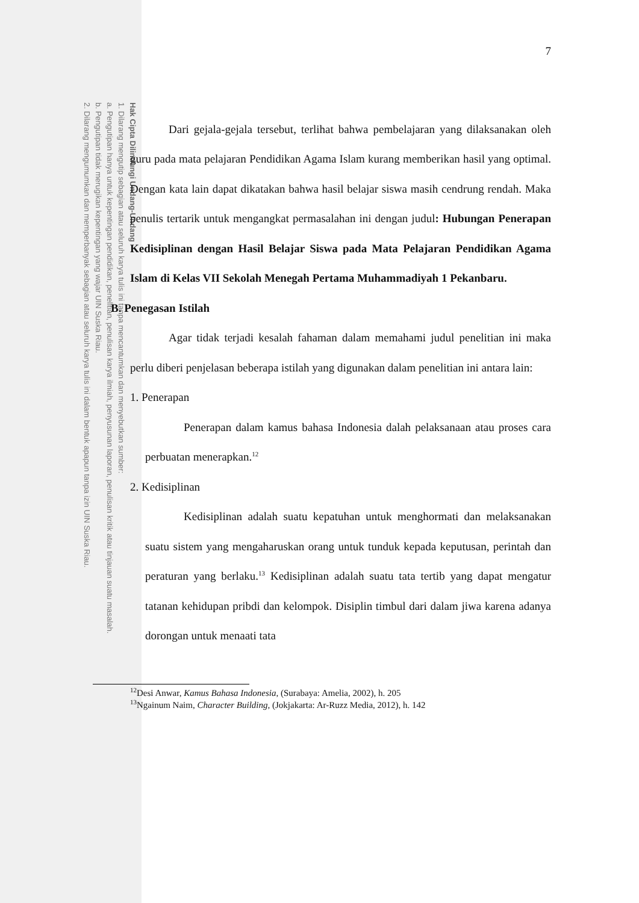Hak Cipta Dilindungi Undang-Undang
1. Dilarang mengutip sebagian atau seluruh karya tulis ini tanpa mencantumkan dan menyebutkan sumber:
a. Pengutipan hanya untuk kepentingan pendidikan, penelitian, penulisan karya ilmiah, penyusunan laporan, penulisan kritik atau tinjauan suatu masalah.
b. Pengutipan tidak merugikan kepentingan yang wajar UIN Suska Riau.
2. Dilarang mengumumkan dan memperbanyak sebagian atau seluruh karya tulis ini dalam bentuk apapun tanpa izin UIN Suska Riau.
7
Dari gejala-gejala tersebut, terlihat bahwa pembelajaran yang dilaksanakan oleh guru pada mata pelajaran Pendidikan Agama Islam kurang memberikan hasil yang optimal. Dengan kata lain dapat dikatakan bahwa hasil belajar siswa masih cendrung rendah. Maka penulis tertarik untuk mengangkat permasalahan ini dengan judul: Hubungan Penerapan Kedisiplinan dengan Hasil Belajar Siswa pada Mata Pelajaran Pendidikan Agama Islam di Kelas VII Sekolah Menegah Pertama Muhammadiyah 1 Pekanbaru.
B. Penegasan Istilah
Agar tidak terjadi kesalah fahaman dalam memahami judul penelitian ini maka perlu diberi penjelasan beberapa istilah yang digunakan dalam penelitian ini antara lain:
1. Penerapan
Penerapan dalam kamus bahasa Indonesia dalah pelaksanaan atau proses cara perbuatan menerapkan.<sup>12</sup>
2. Kedisiplinan
Kedisiplinan adalah suatu kepatuhan untuk menghormati dan melaksanakan suatu sistem yang mengaharuskan orang untuk tunduk kepada keputusan, perintah dan peraturan yang berlaku.<sup>13</sup> Kedisiplinan adalah suatu tata tertib yang dapat mengatur tatanan kehidupan pribdi dan kelompok. Disiplin timbul dari dalam jiwa karena adanya dorongan untuk menaati tata
<sup>12</sup> Desi Anwar, Kamus Bahasa Indonesia, (Surabaya: Amelia, 2002), h. 205
<sup>13</sup> Ngainum Naim, Character Building, (Jokjakarta: Ar-Ruzz Media, 2012), h. 142